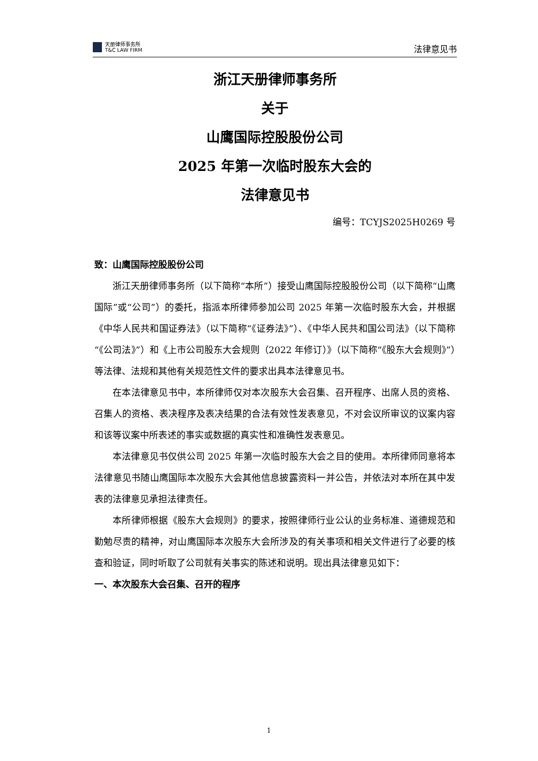天册律师事务所
T&C LAW FIRM
法律意见书
浙江天册律师事务所
关于
山鹰国际控股股份公司
2025 年第一次临时股东大会的
法律意见书
编号：TCYJS2025H0269 号
致：山鹰国际控股股份公司
浙江天册律师事务所（以下简称“本所”）接受山鹰国际控股股份公司（以下简称“山鹰国际”或“公司”）的委托，指派本所律师参加公司 2025 年第一次临时股东大会，并根据《中华人民共和国证券法》（以下简称“《证券法》”）、《中华人民共和国公司法》（以下简称“《公司法》”）和《上市公司股东大会规则（2022 年修订）》（以下简称“《股东大会规则》”）等法律、法规和其他有关规范性文件的要求出具本法律意见书。
在本法律意见书中，本所律师仅对本次股东大会召集、召开程序、出席人员的资格、召集人的资格、表决程序及表决结果的合法有效性发表意见，不对会议所审议的议案内容和该等议案中所表述的事实或数据的真实性和准确性发表意见。
本法律意见书仅供公司 2025 年第一次临时股东大会之目的使用。本所律师同意将本法律意见书随山鹰国际本次股东大会其他信息披露资料一并公告，并依法对本所在其中发表的法律意见承担法律责任。
本所律师根据《股东大会规则》的要求，按照律师行业公认的业务标准、道德规范和勤勉尽责的精神，对山鹰国际本次股东大会所涉及的有关事项和相关文件进行了必要的核查和验证，同时听取了公司就有关事实的陈述和说明。现出具法律意见如下：
一、本次股东大会召集、召开的程序
1